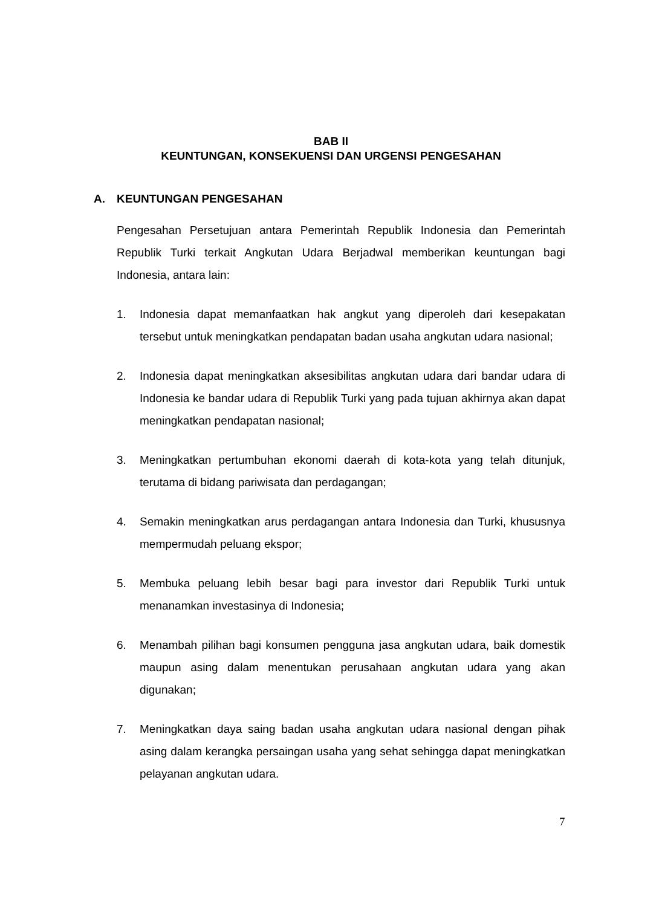BAB II
KEUNTUNGAN, KONSEKUENSI DAN URGENSI PENGESAHAN
A. KEUNTUNGAN PENGESAHAN
Pengesahan Persetujuan antara Pemerintah Republik Indonesia dan Pemerintah Republik Turki terkait Angkutan Udara Berjadwal memberikan keuntungan bagi Indonesia, antara lain:
1. Indonesia dapat memanfaatkan hak angkut yang diperoleh dari kesepakatan tersebut untuk meningkatkan pendapatan badan usaha angkutan udara nasional;
2. Indonesia dapat meningkatkan aksesibilitas angkutan udara dari bandar udara di Indonesia ke bandar udara di Republik Turki yang pada tujuan akhirnya akan dapat meningkatkan pendapatan nasional;
3. Meningkatkan pertumbuhan ekonomi daerah di kota-kota yang telah ditunjuk, terutama di bidang pariwisata dan perdagangan;
4. Semakin meningkatkan arus perdagangan antara Indonesia dan Turki, khususnya mempermudah peluang ekspor;
5. Membuka peluang lebih besar bagi para investor dari Republik Turki untuk menanamkan investasinya di Indonesia;
6. Menambah pilihan bagi konsumen pengguna jasa angkutan udara, baik domestik maupun asing dalam menentukan perusahaan angkutan udara yang akan digunakan;
7. Meningkatkan daya saing badan usaha angkutan udara nasional dengan pihak asing dalam kerangka persaingan usaha yang sehat sehingga dapat meningkatkan pelayanan angkutan udara.
7